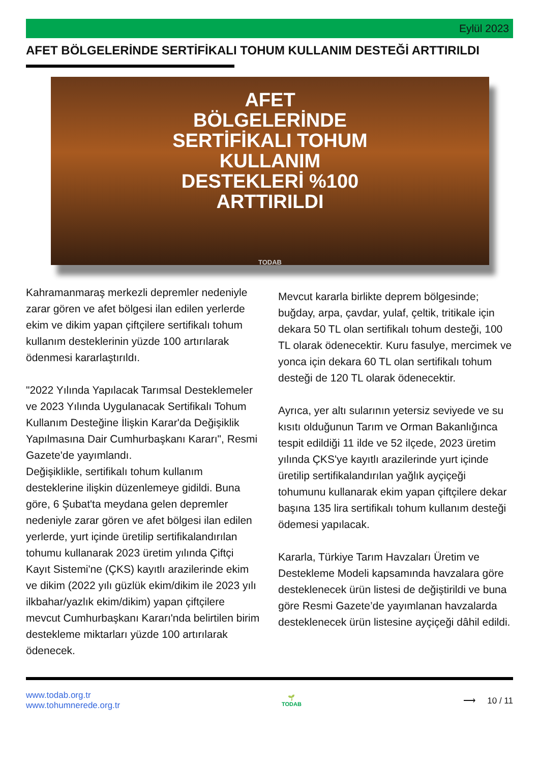Eylül 2023
AFET BÖLGELERİNDE SERTİFİKALI TOHUM KULLANIM DESTEĞİ ARTTIRILDI
AFET
BÖLGELERİNDE
SERTİFİKALI TOHUM
KULLANIM
DESTEKLERİ %100
ARTTIRILDI
TODAB
Kahramanmaraş merkezli depremler nedeniyle zarar gören ve afet bölgesi ilan edilen yerlerde ekim ve dikim yapan çiftçilere sertifikalı tohum kullanım desteklerinin yüzde 100 artırılarak ödenmesi kararlaştırıldı.
"2022 Yılında Yapılacak Tarımsal Desteklemeler ve 2023 Yılında Uygulanacak Sertifikalı Tohum Kullanım Desteğine İlişkin Karar'da Değişiklik Yapılmasına Dair Cumhurbaşkanı Kararı", Resmi Gazete'de yayımlandı.
Değişiklikle, sertifikalı tohum kullanım desteklerine ilişkin düzenlemeye gidildi. Buna göre, 6 Şubat'ta meydana gelen depremler nedeniyle zarar gören ve afet bölgesi ilan edilen yerlerde, yurt içinde üretilip sertifikalandırılan tohumu kullanarak 2023 üretim yılında Çiftçi Kayıt Sistemi'ne (ÇKS) kayıtlı arazilerinde ekim ve dikim (2022 yılı güzlük ekim/dikim ile 2023 yılı ilkbahar/yazlık ekim/dikim) yapan çiftçilere mevcut Cumhurbaşkanı Kararı'nda belirtilen birim destekleme miktarları yüzde 100 artırılarak ödenecek.
Mevcut kararla birlikte deprem bölgesinde; buğday, arpa, çavdar, yulaf, çeltik, tritikale için dekara 50 TL olan sertifikalı tohum desteği, 100 TL olarak ödenecektir. Kuru fasulye, mercimek ve yonca için dekara 60 TL olan sertifikalı tohum desteği de 120 TL olarak ödenecektir.
Ayrıca, yer altı sularının yetersiz seviyede ve su kısıtı olduğunun Tarım ve Orman Bakanlığınca tespit edildiği 11 ilde ve 52 ilçede, 2023 üretim yılında ÇKS'ye kayıtlı arazilerinde yurt içinde üretilip sertifikalandırılan yağlık ayçiçeği tohumunu kullanarak ekim yapan çiftçilere dekar başına 135 lira sertifikalı tohum kullanım desteği ödemesi yapılacak.
Kararla, Türkiye Tarım Havzaları Üretim ve Destekleme Modeli kapsamında havzalara göre desteklenecek ürün listesi de değiştirildi ve buna göre Resmi Gazete’de yayımlanan havzalarda desteklenecek ürün listesine ayçiçeği dâhil edildi.
www.todab.org.tr
www.tohumnerede.org.tr
🌱
TODAB
⟶ 10 / 11